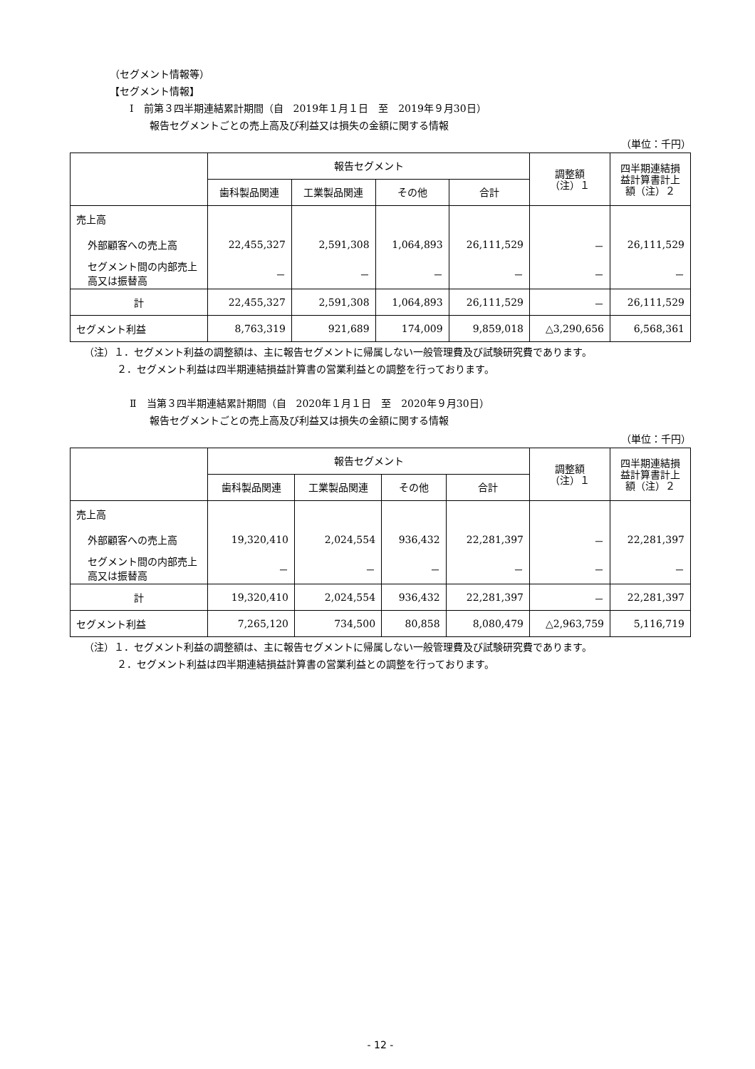（セグメント情報等）
【セグメント情報】
Ⅰ　前第３四半期連結累計期間（自　2019年１月１日　至　2019年９月30日）
報告セグメントごとの売上高及び利益又は損失の金額に関する情報
（単位：千円）
| | 報告セグメント | | | | 調整額 （注）１ | 四半期連結損益計算書計上額（注）２ |
| --- | --- | --- | --- | --- | --- | --- |
| | 歯科製品関連 | 工業製品関連 | その他 | 合計 | | |
| 売上高 | | | | | | |
| 外部顧客への売上高 | 22,455,327 | 2,591,308 | 1,064,893 | 26,111,529 | － | 26,111,529 |
| セグメント間の内部売上高又は振替高 | － | － | － | － | － | － |
| 計 | 22,455,327 | 2,591,308 | 1,064,893 | 26,111,529 | － | 26,111,529 |
| セグメント利益 | 8,763,319 | 921,689 | 174,009 | 9,859,018 | △3,290,656 | 6,568,361 |
（注）１．セグメント利益の調整額は、主に報告セグメントに帰属しない一般管理費及び試験研究費であります。
２．セグメント利益は四半期連結損益計算書の営業利益との調整を行っております。
Ⅱ　当第３四半期連結累計期間（自　2020年１月１日　至　2020年９月30日）
報告セグメントごとの売上高及び利益又は損失の金額に関する情報
（単位：千円）
| | 報告セグメント | | | | 調整額 （注）１ | 四半期連結損益計算書計上額（注）２ |
| --- | --- | --- | --- | --- | --- | --- |
| | 歯科製品関連 | 工業製品関連 | その他 | 合計 | | |
| 売上高 | | | | | | |
| 外部顧客への売上高 | 19,320,410 | 2,024,554 | 936,432 | 22,281,397 | － | 22,281,397 |
| セグメント間の内部売上高又は振替高 | － | － | － | － | － | － |
| 計 | 19,320,410 | 2,024,554 | 936,432 | 22,281,397 | － | 22,281,397 |
| セグメント利益 | 7,265,120 | 734,500 | 80,858 | 8,080,479 | △2,963,759 | 5,116,719 |
（注）１．セグメント利益の調整額は、主に報告セグメントに帰属しない一般管理費及び試験研究費であります。
２．セグメント利益は四半期連結損益計算書の営業利益との調整を行っております。
- 12 -